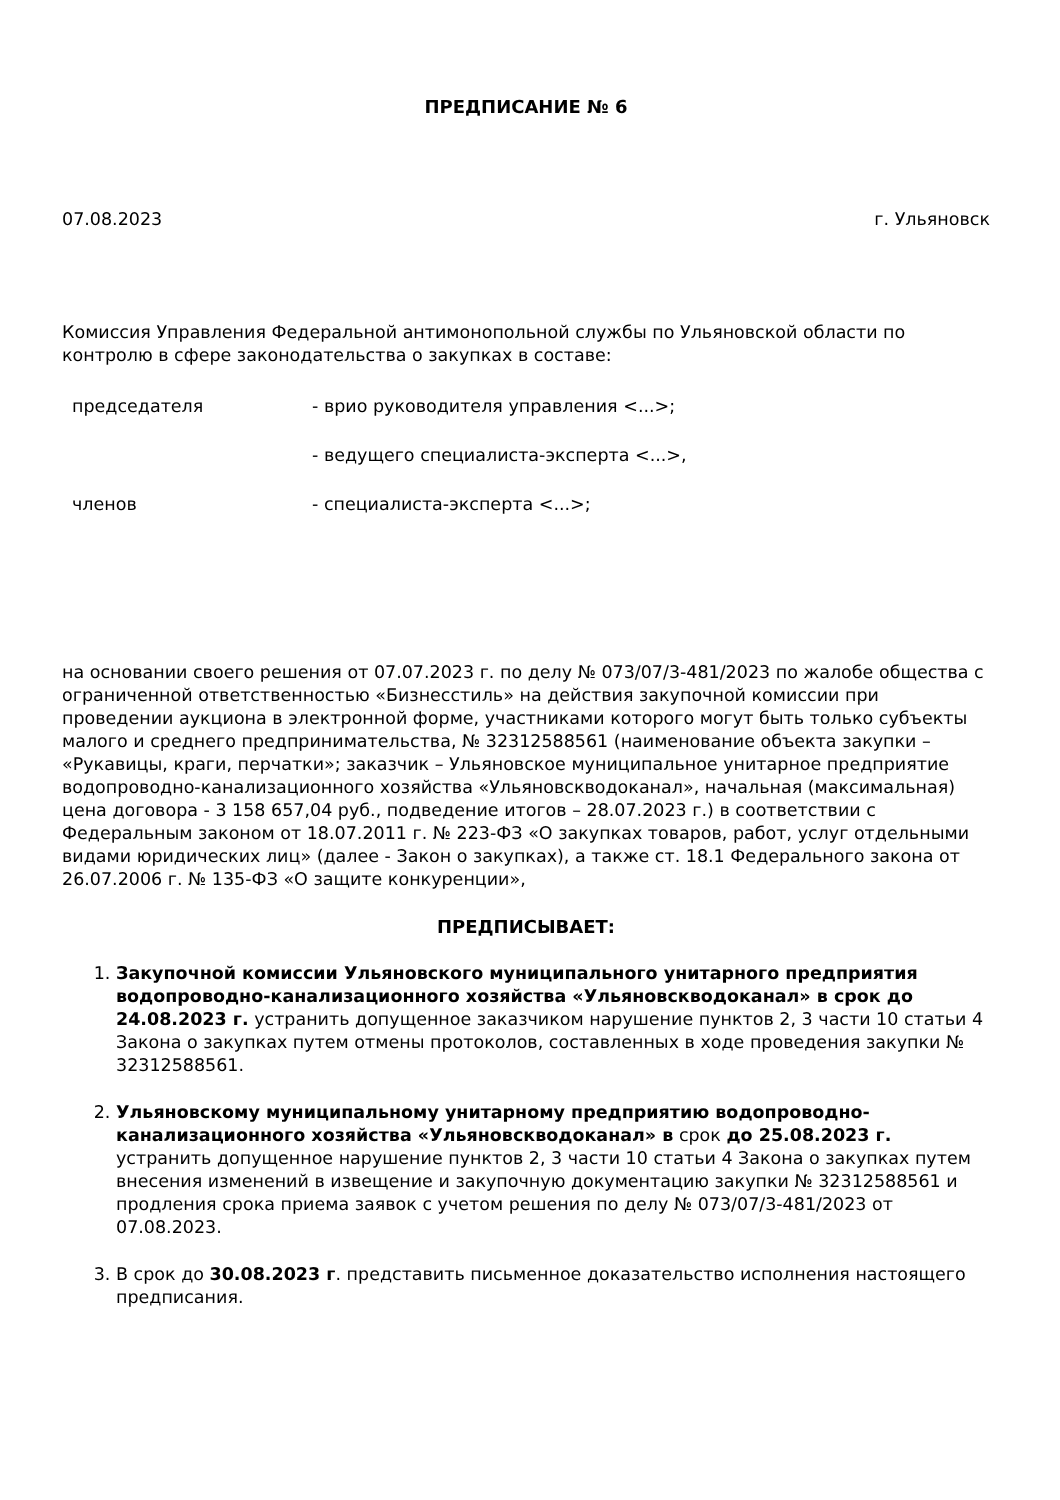ПРЕДПИСАНИЕ № 6
07.08.2023 г. Ульяновск
Комиссия Управления Федеральной антимонопольной службы по Ульяновской области по контролю в сфере законодательства о закупках в составе:
председателя - врио руководителя управления <...>; - ведущего специалиста-эксперта <...>, членов - специалиста-эксперта <...>;
на основании своего решения от 07.07.2023 г. по делу № 073/07/3-481/2023 по жалобе общества с ограниченной ответственностью «Бизнесстиль» на действия закупочной комиссии при проведении аукциона в электронной форме, участниками которого могут быть только субъекты малого и среднего предпринимательства, № 32312588561 (наименование объекта закупки – «Рукавицы, краги, перчатки»; заказчик – Ульяновское муниципальное унитарное предприятие водопроводно-канализационного хозяйства «Ульяновскводоканал», начальная (максимальная) цена договора - 3 158 657,04 руб., подведение итогов – 28.07.2023 г.) в соответствии с Федеральным законом от 18.07.2011 г. № 223-ФЗ «О закупках товаров, работ, услуг отдельными видами юридических лиц» (далее - Закон о закупках), а также ст. 18.1 Федерального закона от 26.07.2006 г. № 135-ФЗ «О защите конкуренции»,
ПРЕДПИСЫВАЕТ:
1. Закупочной комиссии Ульяновского муниципального унитарного предприятия водопроводно-канализационного хозяйства «Ульяновскводоканал» в срок до 24.08.2023 г. устранить допущенное заказчиком нарушение пунктов 2, 3 части 10 статьи 4 Закона о закупках путем отмены протоколов, составленных в ходе проведения закупки № 32312588561.
2. Ульяновскому муниципальному унитарному предприятию водопроводно-канализационного хозяйства «Ульяновскводоканал» в срок до 25.08.2023 г. устранить допущенное нарушение пунктов 2, 3 части 10 статьи 4 Закона о закупках путем внесения изменений в извещение и закупочную документацию закупки № 32312588561 и продления срока приема заявок с учетом решения по делу № 073/07/3-481/2023 от 07.08.2023.
3. В срок до 30.08.2023 г. представить письменное доказательство исполнения настоящего предписания.